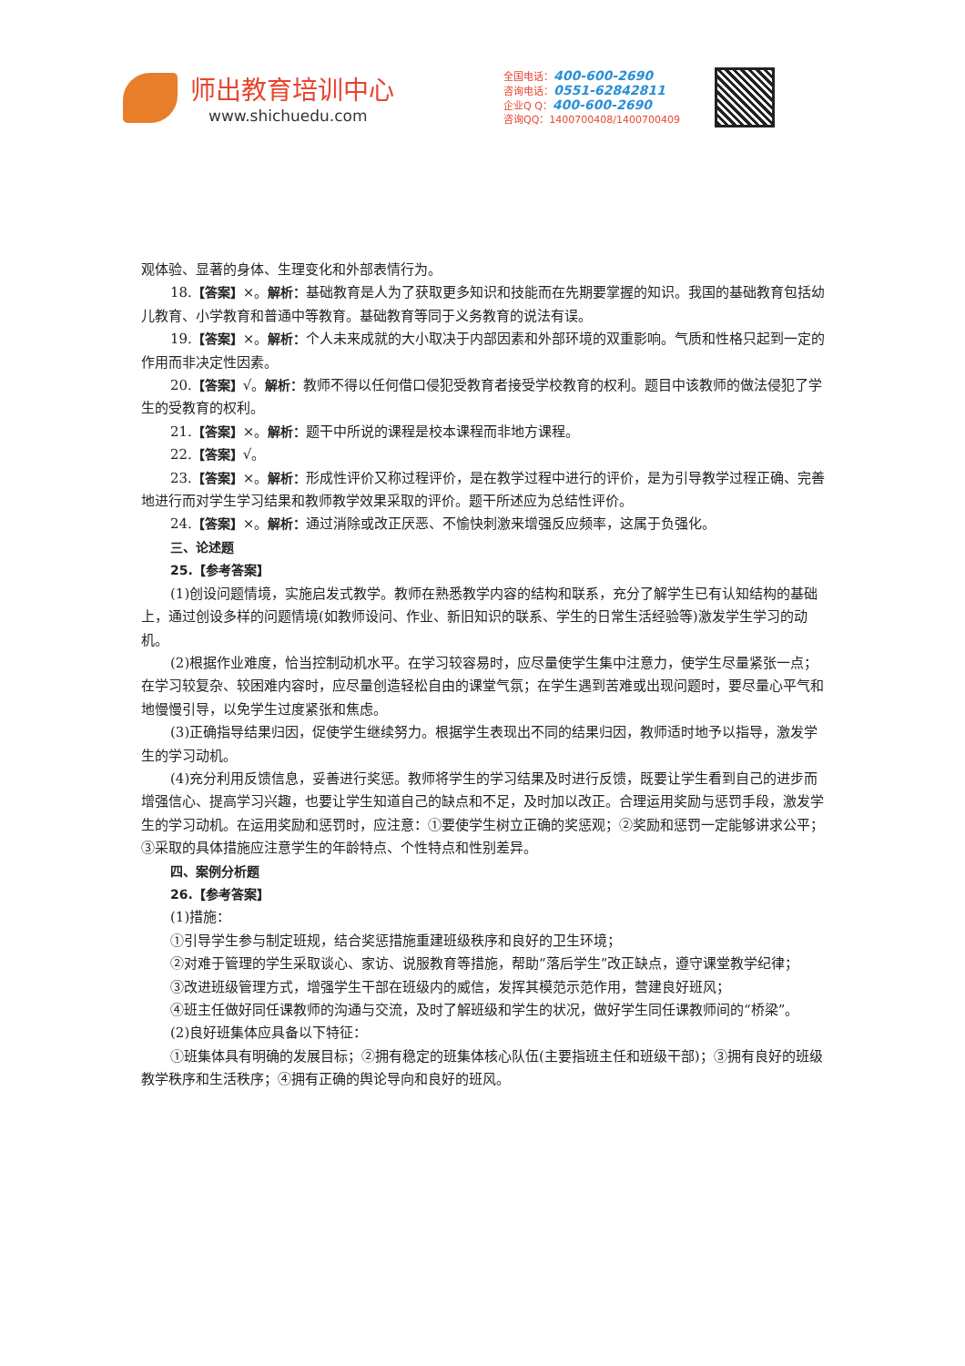师出教育培训中心
www.shichuedu.com
全国电话：400-600-2690
咨询电话：0551-62842811
企业Q Q：400-600-2690
咨询QQ：1400700408/1400700409
观体验、显著的身体、生理变化和外部表情行为。
18.【答案】×。解析：基础教育是人为了获取更多知识和技能而在先期要掌握的知识。我国的基础教育包括幼儿教育、小学教育和普通中等教育。基础教育等同于义务教育的说法有误。
19.【答案】×。解析：个人未来成就的大小取决于内部因素和外部环境的双重影响。气质和性格只起到一定的作用而非决定性因素。
20.【答案】√。解析：教师不得以任何借口侵犯受教育者接受学校教育的权利。题目中该教师的做法侵犯了学生的受教育的权利。
21.【答案】×。解析：题干中所说的课程是校本课程而非地方课程。
22.【答案】√。
23.【答案】×。解析：形成性评价又称过程评价，是在教学过程中进行的评价，是为引导教学过程正确、完善地进行而对学生学习结果和教师教学效果采取的评价。题干所述应为总结性评价。
24.【答案】×。解析：通过消除或改正厌恶、不愉快刺激来增强反应频率，这属于负强化。
三、论述题
25.【参考答案】
(1)创设问题情境，实施启发式教学。教师在熟悉教学内容的结构和联系，充分了解学生已有认知结构的基础上，通过创设多样的问题情境(如教师设问、作业、新旧知识的联系、学生的日常生活经验等)激发学生学习的动机。
(2)根据作业难度，恰当控制动机水平。在学习较容易时，应尽量使学生集中注意力，使学生尽量紧张一点；在学习较复杂、较困难内容时，应尽量创造轻松自由的课堂气氛；在学生遇到苦难或出现问题时，要尽量心平气和地慢慢引导，以免学生过度紧张和焦虑。
(3)正确指导结果归因，促使学生继续努力。根据学生表现出不同的结果归因，教师适时地予以指导，激发学生的学习动机。
(4)充分利用反馈信息，妥善进行奖惩。教师将学生的学习结果及时进行反馈，既要让学生看到自己的进步而增强信心、提高学习兴趣，也要让学生知道自己的缺点和不足，及时加以改正。合理运用奖励与惩罚手段，激发学生的学习动机。在运用奖励和惩罚时，应注意：①要使学生树立正确的奖惩观；②奖励和惩罚一定能够讲求公平；③采取的具体措施应注意学生的年龄特点、个性特点和性别差异。
四、案例分析题
26.【参考答案】
(1)措施：
①引导学生参与制定班规，结合奖惩措施重建班级秩序和良好的卫生环境；
②对难于管理的学生采取谈心、家访、说服教育等措施，帮助“落后学生”改正缺点，遵守课堂教学纪律；
③改进班级管理方式，增强学生干部在班级内的威信，发挥其模范示范作用，营建良好班风；
④班主任做好同任课教师的沟通与交流，及时了解班级和学生的状况，做好学生同任课教师间的“桥梁”。
(2)良好班集体应具备以下特征：
①班集体具有明确的发展目标；②拥有稳定的班集体核心队伍(主要指班主任和班级干部)；③拥有良好的班级教学秩序和生活秩序；④拥有正确的舆论导向和良好的班风。